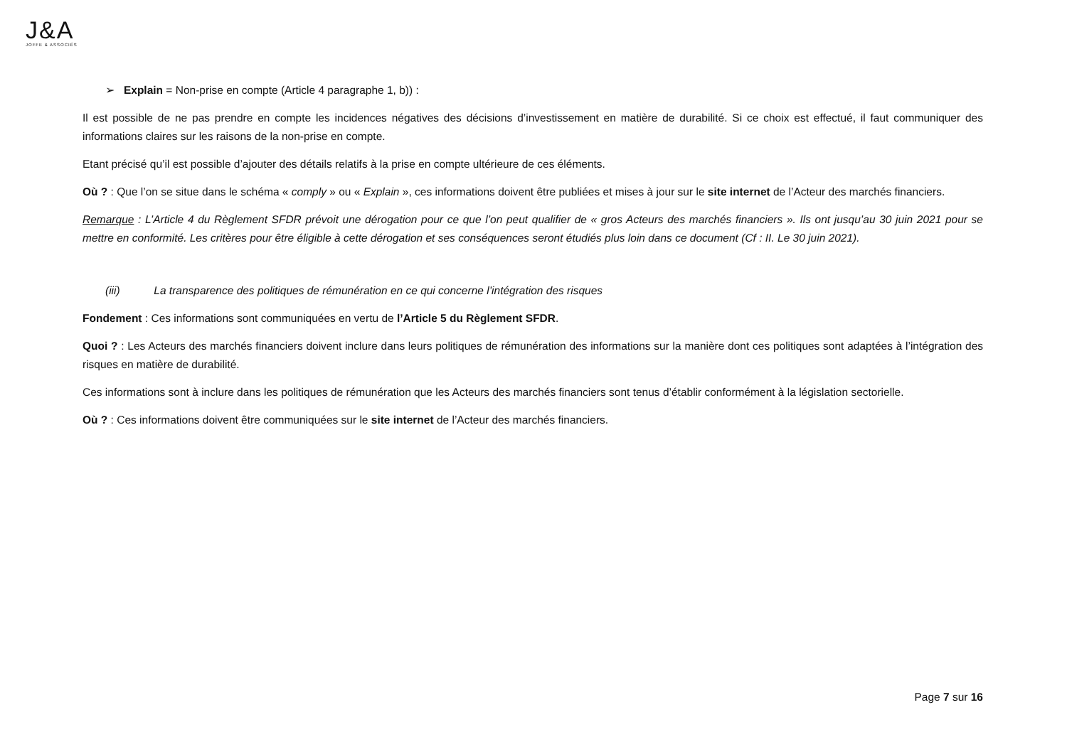J&A
JOFFE & ASSOCIÉS
➢ Explain = Non-prise en compte (Article 4 paragraphe 1, b)) :
Il est possible de ne pas prendre en compte les incidences négatives des décisions d’investissement en matière de durabilité. Si ce choix est effectué, il faut communiquer des informations claires sur les raisons de la non-prise en compte.
Etant précisé qu’il est possible d’ajouter des détails relatifs à la prise en compte ultérieure de ces éléments.
Où ? : Que l’on se situe dans le schéma « comply » ou « Explain », ces informations doivent être publiées et mises à jour sur le site internet de l’Acteur des marchés financiers.
Remarque : L’Article 4 du Règlement SFDR prévoit une dérogation pour ce que l’on peut qualifier de « gros Acteurs des marchés financiers ». Ils ont jusqu’au 30 juin 2021 pour se mettre en conformité. Les critères pour être éligible à cette dérogation et ses conséquences seront étudiés plus loin dans ce document (Cf : II. Le 30 juin 2021).
(iii) La transparence des politiques de rémunération en ce qui concerne l’intégration des risques
Fondement : Ces informations sont communiquées en vertu de l’Article 5 du Règlement SFDR.
Quoi ? : Les Acteurs des marchés financiers doivent inclure dans leurs politiques de rémunération des informations sur la manière dont ces politiques sont adaptées à l’intégration des risques en matière de durabilité.
Ces informations sont à inclure dans les politiques de rémunération que les Acteurs des marchés financiers sont tenus d’établir conformément à la législation sectorielle.
Où ? : Ces informations doivent être communiquées sur le site internet de l’Acteur des marchés financiers.
Page 7 sur 16